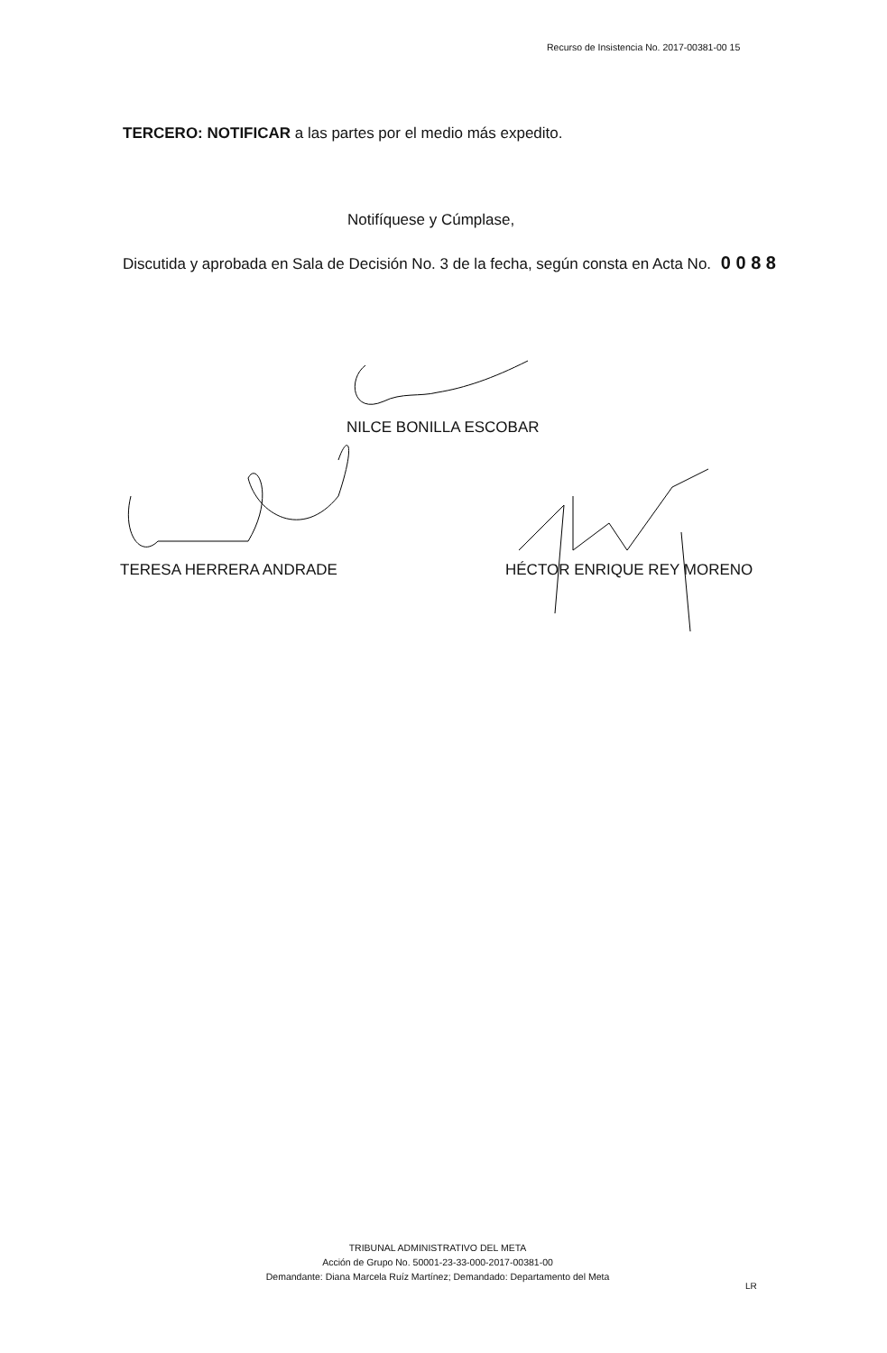Recurso de Insistencia No. 2017-00381-00 15
TERCERO: NOTIFICAR a las partes por el medio más expedito.
Notifíquese y Cúmplase,
Discutida y aprobada en Sala de Decisión No. 3 de la fecha, según consta en Acta No. 0 0 8 8
NILCE BONILLA ESCOBAR
TERESA HERRERA ANDRADE HÉCTOR ENRIQUE REY MORENO
TRIBUNAL ADMINISTRATIVO DEL META
Acción de Grupo No. 50001-23-33-000-2017-00381-00
Demandante: Diana Marcela Ruíz Martínez; Demandado: Departamento del Meta
LR